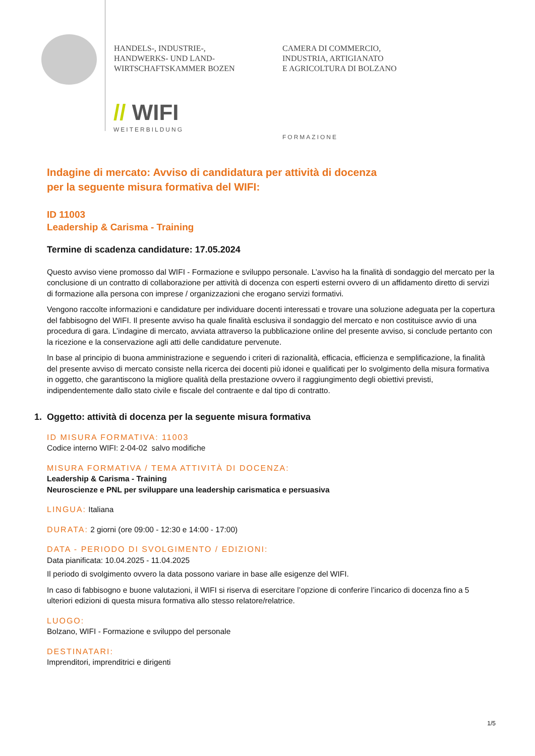HANDELS-, INDUSTRIE-,
HANDWERKS- UND LAND-
WIRTSCHAFTSKAMMER BOZEN
CAMERA DI COMMERCIO,
INDUSTRIA, ARTIGIANATO
E AGRICOLTURA DI BOLZANO
// WIFI
WEITERBILDUNG
FORMAZIONE
Indagine di mercato: Avviso di candidatura per attività di docenza
per la seguente misura formativa del WIFI:
ID 11003
Leadership & Carisma - Training
Termine di scadenza candidature: 17.05.2024
Questo avviso viene promosso dal WIFI - Formazione e sviluppo personale. L’avviso ha la finalità di sondaggio del mercato per la conclusione di un contratto di collaborazione per attività di docenza con esperti esterni ovvero di un affidamento diretto di servizi di formazione alla persona con imprese / organizzazioni che erogano servizi formativi.
Vengono raccolte informazioni e candidature per individuare docenti interessati e trovare una soluzione adeguata per la copertura del fabbisogno del WIFI. Il presente avviso ha quale finalità esclusiva il sondaggio del mercato e non costituisce avvio di una procedura di gara. L’indagine di mercato, avviata attraverso la pubblicazione online del presente avviso, si conclude pertanto con la ricezione e la conservazione agli atti delle candidature pervenute.
In base al principio di buona amministrazione e seguendo i criteri di razionalità, efficacia, efficienza e semplificazione, la finalità del presente avviso di mercato consiste nella ricerca dei docenti più idonei e qualificati per lo svolgimento della misura formativa in oggetto, che garantiscono la migliore qualità della prestazione ovvero il raggiungimento degli obiettivi previsti, indipendentemente dallo stato civile e fiscale del contraente e dal tipo di contratto.
1. Oggetto: attività di docenza per la seguente misura formativa
ID MISURA FORMATIVA: 11003
Codice interno WIFI: 2-04-02 salvo modifiche
MISURA FORMATIVA / TEMA ATTIVITÀ DI DOCENZA:
Leadership & Carisma - Training
Neuroscienze e PNL per sviluppare una leadership carismatica e persuasiva
LINGUA: Italiana
DURATA: 2 giorni (ore 09:00 - 12:30 e 14:00 - 17:00)
DATA - PERIODO DI SVOLGIMENTO / EDIZIONI:
Data pianificata: 10.04.2025 - 11.04.2025
Il periodo di svolgimento ovvero la data possono variare in base alle esigenze del WIFI.
In caso di fabbisogno e buone valutazioni, il WIFI si riserva di esercitare l’opzione di conferire l’incarico di docenza fino a 5 ulteriori edizioni di questa misura formativa allo stesso relatore/relatrice.
LUOGO:
Bolzano, WIFI - Formazione e sviluppo del personale
DESTINATARI:
Imprenditori, imprenditrici e dirigenti
1/5